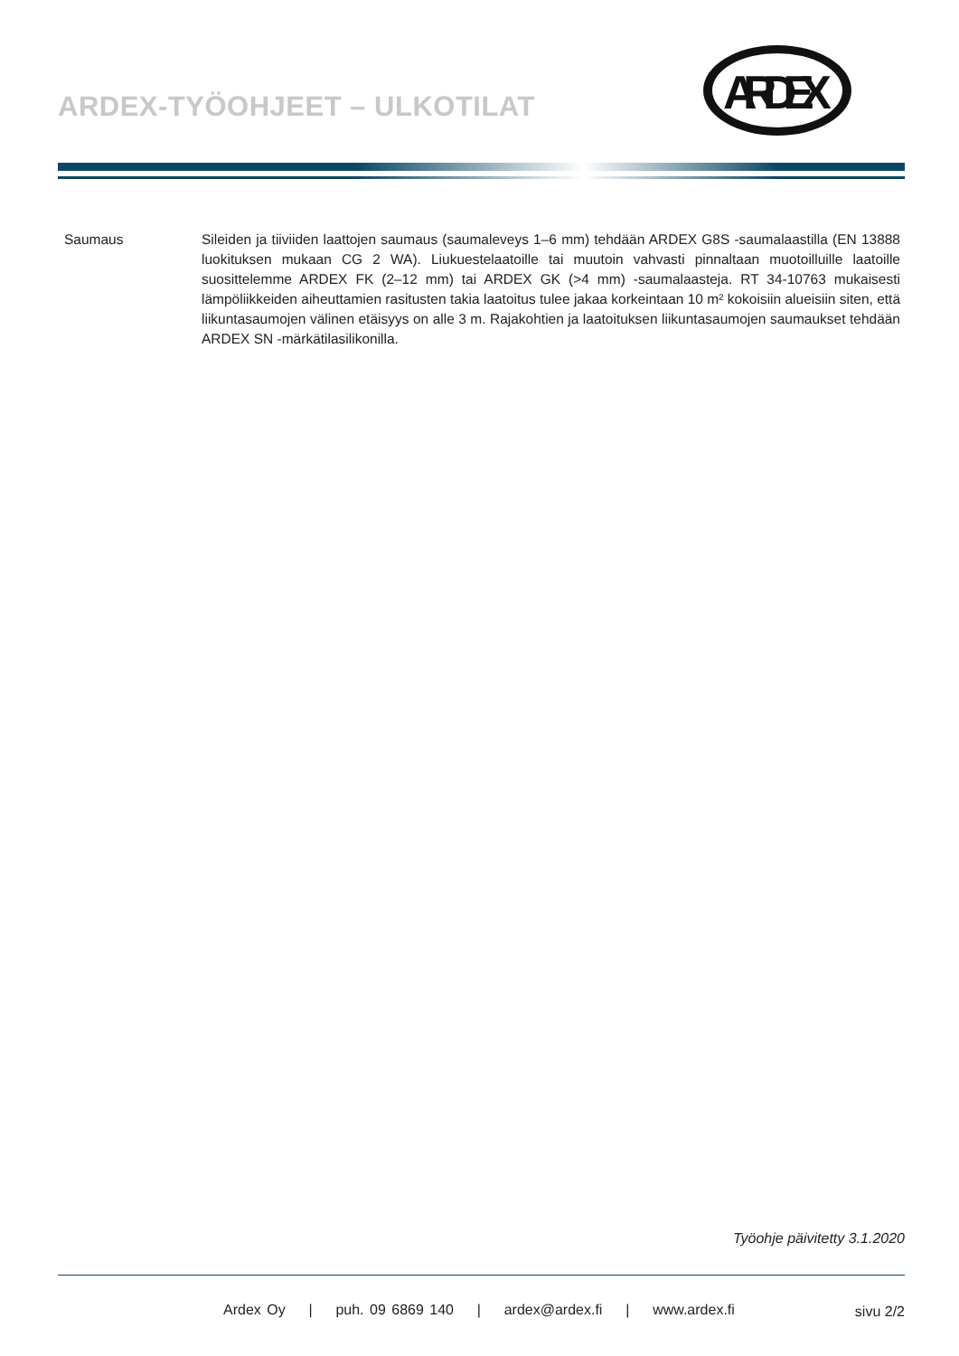ARDEX-TYÖOHJEET – ULKOTILAT
ARDEX
Saumaus Sileiden ja tiiviiden laattojen saumaus (saumaleveys 1–6 mm) tehdään ARDEX G8S -saumalaastilla (EN 13888 luokituksen mukaan CG 2 WA). Liukuestelaatoille tai muutoin vahvasti pinnaltaan muotoilluille laatoille suosittelemme ARDEX FK (2–12 mm) tai ARDEX GK (>4 mm) -saumalaasteja. RT 34-10763 mukaisesti lämpöliikkeiden aiheuttamien rasitusten takia laatoitus tulee jakaa korkeintaan 10 m² kokoisiin alueisiin siten, että liikuntasaumojen välinen etäisyys on alle 3 m. Rajakohtien ja laatoituksen liikuntasaumojen saumaukset tehdään ARDEX SN -märkätilasilikonilla.
Työohje päivitetty 3.1.2020
Ardex Oy | puh. 09 6869 140 | ardex@ardex.fi | www.ardex.fi
sivu 2/2